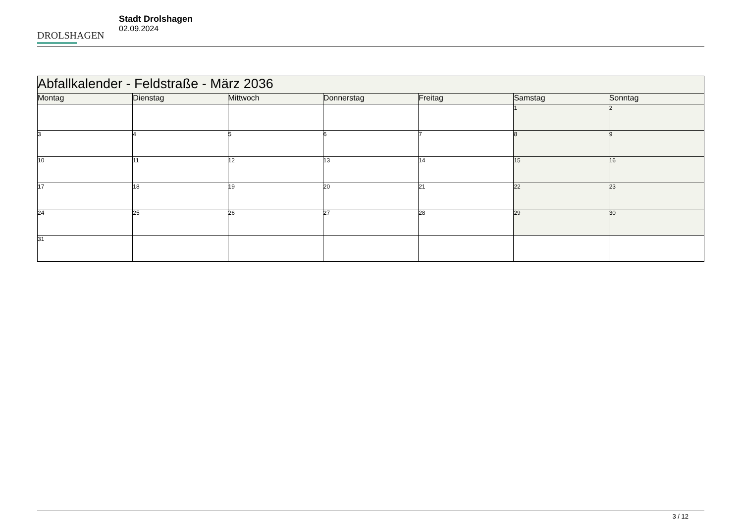DROLSHAGEN
Stadt Drolshagen
02.09.2024
| Abfallkalender - Feldstraße - März 2036 | | | | | | |
| Montag | Dienstag | Mittwoch | Donnerstag | Freitag | Samstag | Sonntag |
| | | | | | 1 | 2 |
| 3 | 4 | 5 | 6 | 7 | 8 | 9 |
| 10 | 11 | 12 | 13 | 14 | 15 | 16 |
| 17 | 18 | 19 | 20 | 21 | 22 | 23 |
| 24 | 25 | 26 | 27 | 28 | 29 | 30 |
| 31 | | | | | | |
3 / 12